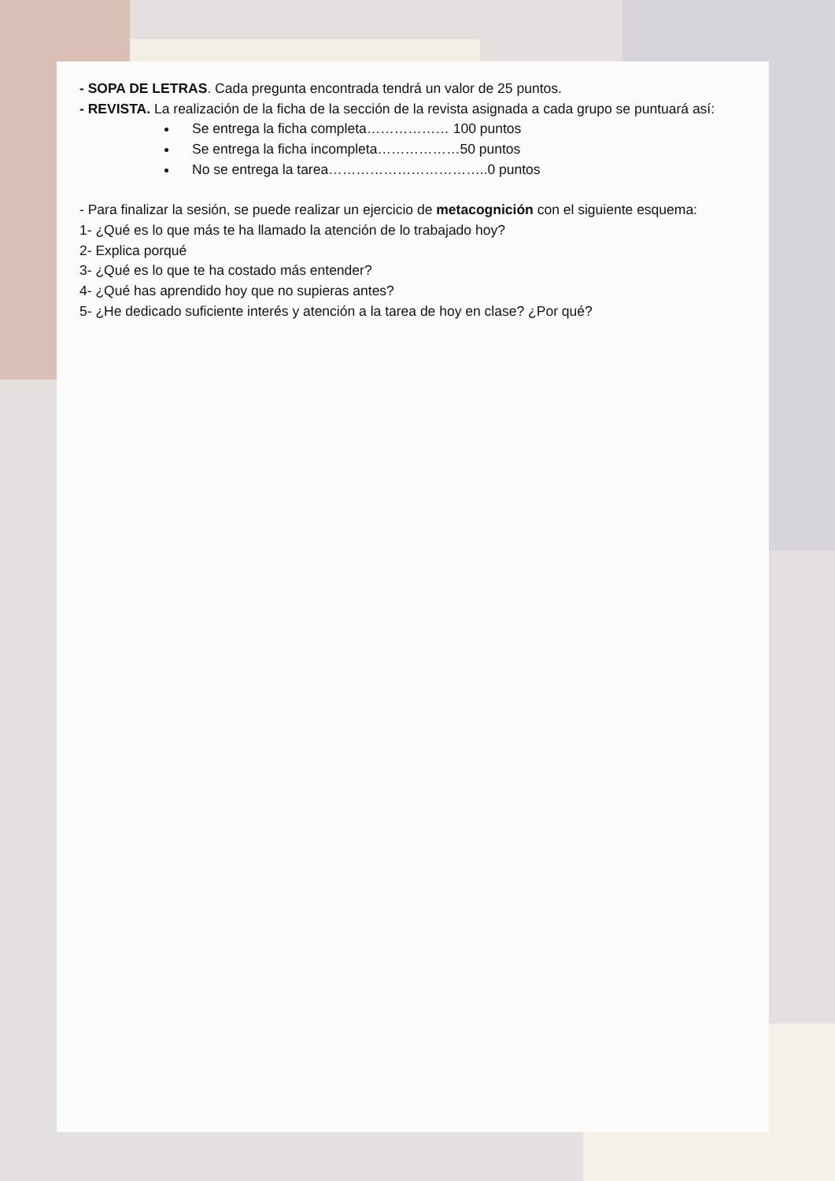- SOPA DE LETRAS. Cada pregunta encontrada tendrá un valor de 25 puntos.
- REVISTA. La realización de la ficha de la sección de la revista asignada a cada grupo se puntuará así:
Se entrega la ficha completa……………… 100 puntos
Se entrega la ficha incompleta………………50 puntos
No se entrega la tarea……………………………..0 puntos
- Para finalizar la sesión, se puede realizar un ejercicio de metacognición con el siguiente esquema:
1- ¿Qué es lo que más te ha llamado la atención de lo trabajado hoy?
2- Explica porqué
3- ¿Qué es lo que te ha costado más entender?
4- ¿Qué has aprendido hoy que no supieras antes?
5- ¿He dedicado suficiente interés y atención a la tarea de hoy en clase? ¿Por qué?